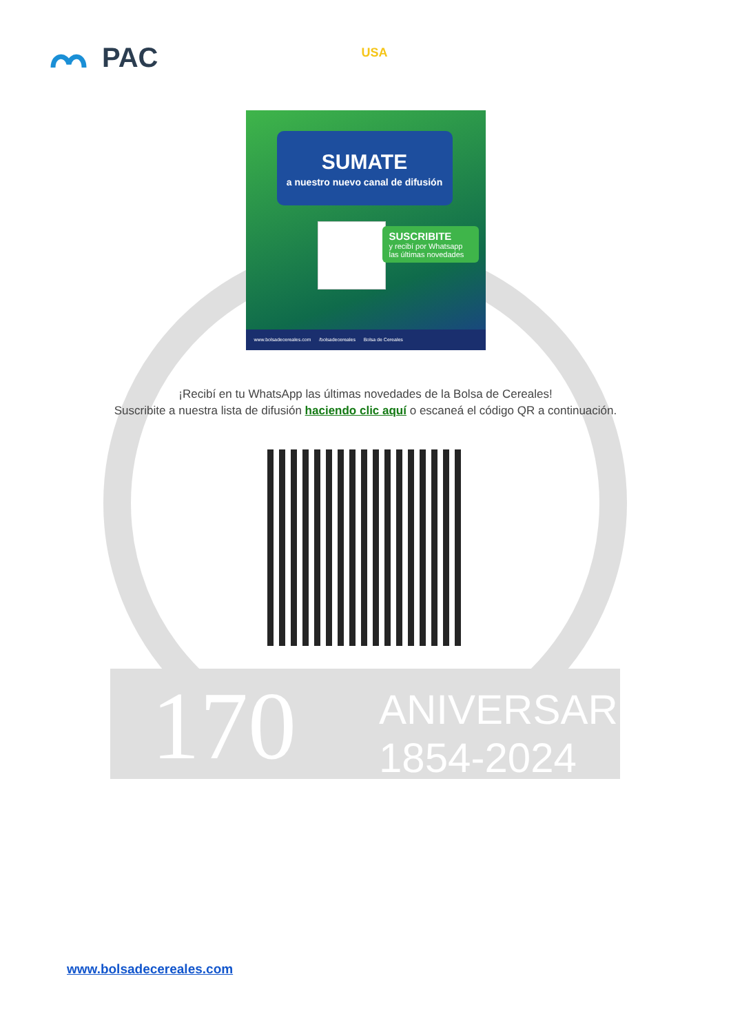170
ANIVERSARIO
1854-2024
PAC USA
SUMATE
a nuestro nuevo canal de difusión
SUSCRIBITE
y recibí por Whatsapp las últimas novedades
www.bolsadecereales.com /bolsadecereales Bolsa de Cereales
¡Recibí en tu WhatsApp las últimas novedades de la Bolsa de Cereales!
Suscribite a nuestra lista de difusión haciendo clic aquí o escaneá el código QR a continuación.
www.bolsadecereales.com